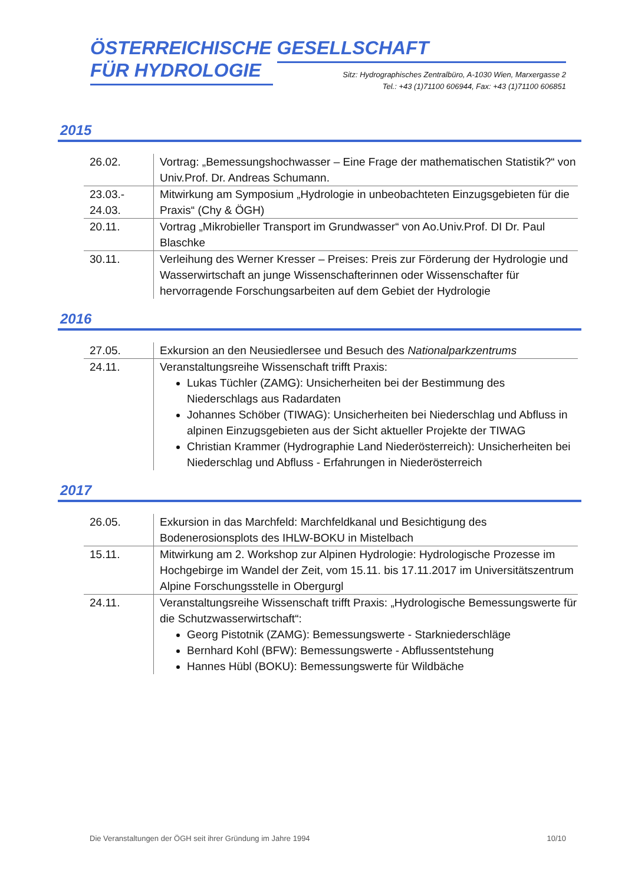ÖSTERREICHISCHE GESELLSCHAFT
FÜR HYDROLOGIE
Sitz: Hydrographisches Zentralbüro, A-1030 Wien, Marxergasse 2
Tel.: +43 (1)71100 606944, Fax: +43 (1)71100 606851
2015
| 26.02. | Vortrag: „Bemessungshochwasser – Eine Frage der mathematischen Statistik?“ von Univ.Prof. Dr. Andreas Schumann. |
| 23.03.- 24.03. | Mitwirkung am Symposium „Hydrologie in unbeobachteten Einzugsgebieten für die Praxis“ (Chy & ÖGH) |
| 20.11. | Vortrag „Mikrobieller Transport im Grundwasser“ von Ao.Univ.Prof. DI Dr. Paul Blaschke |
| 30.11. | Verleihung des Werner Kresser – Preises: Preis zur Förderung der Hydrologie und Wasserwirtschaft an junge Wissenschafterinnen oder Wissenschafter für hervorragende Forschungsarbeiten auf dem Gebiet der Hydrologie |
2016
| 27.05. | Exkursion an den Neusiedlersee und Besuch des Nationalparkzentrums |
| 24.11. | Veranstaltungsreihe Wissenschaft trifft Praxis: Lukas Tüchler (ZAMG): Unsicherheiten bei der Bestimmung des Niederschlags aus Radardaten Johannes Schöber (TIWAG): Unsicherheiten bei Niederschlag und Abfluss in alpinen Einzugsgebieten aus der Sicht aktueller Projekte der TIWAG Christian Krammer (Hydrographie Land Niederösterreich): Unsicherheiten bei Niederschlag und Abfluss - Erfahrungen in Niederösterreich |
2017
| 26.05. | Exkursion in das Marchfeld: Marchfeldkanal und Besichtigung des Bodenerosionsplots des IHLW-BOKU in Mistelbach |
| 15.11. | Mitwirkung am 2. Workshop zur Alpinen Hydrologie: Hydrologische Prozesse im Hochgebirge im Wandel der Zeit, vom 15.11. bis 17.11.2017 im Universitätszentrum Alpine Forschungsstelle in Obergurgl |
| 24.11. | Veranstaltungsreihe Wissenschaft trifft Praxis: „Hydrologische Bemessungswerte für die Schutzwasserwirtschaft“: Georg Pistotnik (ZAMG): Bemessungswerte - Starkniederschläge Bernhard Kohl (BFW): Bemessungswerte - Abflussentstehung Hannes Hübl (BOKU): Bemessungswerte für Wildbäche |
Die Veranstaltungen der ÖGH seit ihrer Gründung im Jahre 1994 10/10